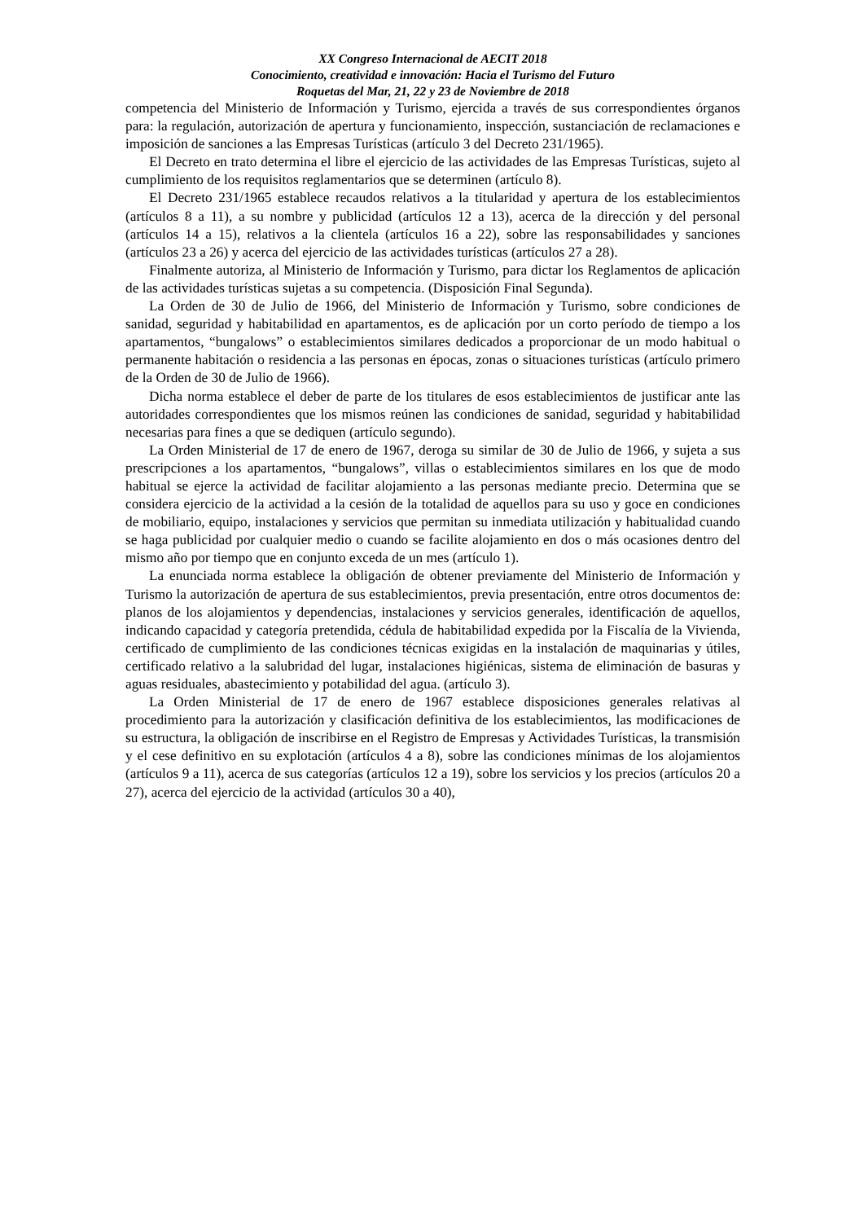XX Congreso Internacional de AECIT 2018
Conocimiento, creatividad e innovación: Hacia el Turismo del Futuro
Roquetas del Mar, 21, 22 y 23 de Noviembre de 2018
competencia del Ministerio de Información y Turismo, ejercida a través de sus correspondientes órganos para: la regulación, autorización de apertura y funcionamiento, inspección, sustanciación de reclamaciones e imposición de sanciones a las Empresas Turísticas (artículo 3 del Decreto 231/1965).
El Decreto en trato determina el libre el ejercicio de las actividades de las Empresas Turísticas, sujeto al cumplimiento de los requisitos reglamentarios que se determinen (artículo 8).
El Decreto 231/1965 establece recaudos relativos a la titularidad y apertura de los establecimientos (artículos 8 a 11), a su nombre y publicidad (artículos 12 a 13), acerca de la dirección y del personal (artículos 14 a 15), relativos a la clientela (artículos 16 a 22), sobre las responsabilidades y sanciones (artículos 23 a 26) y acerca del ejercicio de las actividades turísticas (artículos 27 a 28).
Finalmente autoriza, al Ministerio de Información y Turismo, para dictar los Reglamentos de aplicación de las actividades turísticas sujetas a su competencia. (Disposición Final Segunda).
La Orden de 30 de Julio de 1966, del Ministerio de Información y Turismo, sobre condiciones de sanidad, seguridad y habitabilidad en apartamentos, es de aplicación por un corto período de tiempo a los apartamentos, “bungalows” o establecimientos similares dedicados a proporcionar de un modo habitual o permanente habitación o residencia a las personas en épocas, zonas o situaciones turísticas (artículo primero de la Orden de 30 de Julio de 1966).
Dicha norma establece el deber de parte de los titulares de esos establecimientos de justificar ante las autoridades correspondientes que los mismos reúnen las condiciones de sanidad, seguridad y habitabilidad necesarias para fines a que se dediquen (artículo segundo).
La Orden Ministerial de 17 de enero de 1967, deroga su similar de 30 de Julio de 1966, y sujeta a sus prescripciones a los apartamentos, “bungalows”, villas o establecimientos similares en los que de modo habitual se ejerce la actividad de facilitar alojamiento a las personas mediante precio. Determina que se considera ejercicio de la actividad a la cesión de la totalidad de aquellos para su uso y goce en condiciones de mobiliario, equipo, instalaciones y servicios que permitan su inmediata utilización y habitualidad cuando se haga publicidad por cualquier medio o cuando se facilite alojamiento en dos o más ocasiones dentro del mismo año por tiempo que en conjunto exceda de un mes (artículo 1).
La enunciada norma establece la obligación de obtener previamente del Ministerio de Información y Turismo la autorización de apertura de sus establecimientos, previa presentación, entre otros documentos de: planos de los alojamientos y dependencias, instalaciones y servicios generales, identificación de aquellos, indicando capacidad y categoría pretendida, cédula de habitabilidad expedida por la Fiscalía de la Vivienda, certificado de cumplimiento de las condiciones técnicas exigidas en la instalación de maquinarias y útiles, certificado relativo a la salubridad del lugar, instalaciones higiénicas, sistema de eliminación de basuras y aguas residuales, abastecimiento y potabilidad del agua. (artículo 3).
La Orden Ministerial de 17 de enero de 1967 establece disposiciones generales relativas al procedimiento para la autorización y clasificación definitiva de los establecimientos, las modificaciones de su estructura, la obligación de inscribirse en el Registro de Empresas y Actividades Turísticas, la transmisión y el cese definitivo en su explotación (artículos 4 a 8), sobre las condiciones mínimas de los alojamientos (artículos 9 a 11), acerca de sus categorías (artículos 12 a 19), sobre los servicios y los precios (artículos 20 a 27), acerca del ejercicio de la actividad (artículos 30 a 40),